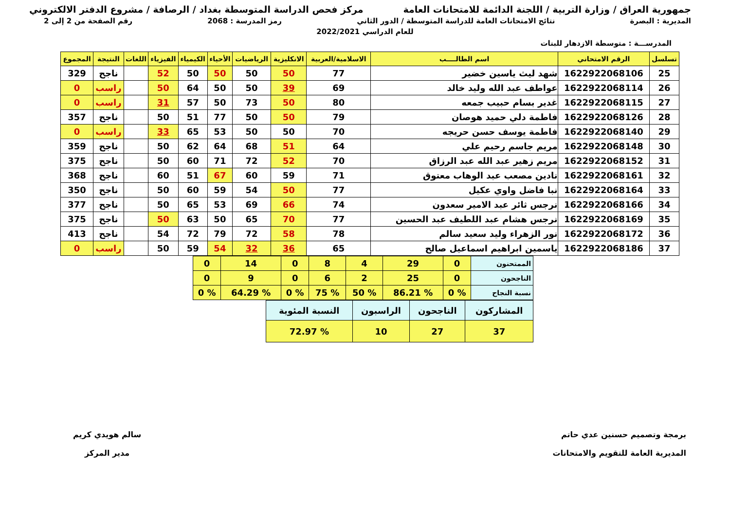جمهورية العراق / وزارة التربية / اللجنة الدائمة للامتحانات العامة مركز فحص الدراسة المتوسطة بغداد / الرصافة / مشروع الدفتر الالكتروني
المديرية : البصرة نتائج الامتحانات العامة للدراسة المتوسطة / الدور الثاني رمز المدرسة : 2068 رقم الصفحة من 2 إلى 2
للعام الدراسي 2022/2021
المدرســـة : متوسطة الازدهار للبنات
| تسلسل | الرقم الامتحاني | اسم الطالــــب | الاسلامية/العربية | الانكليزية | الرياضيات | الأحياء | الكيمياء | الفيزياء | اللغات | النتيجة | المجموع |
| --- | --- | --- | --- | --- | --- | --- | --- | --- | --- | --- | --- |
| 25 | 1622922068106 | شهد ليث ياسين خضير | 77 | 50 | 50 | 50 | 50 | 52 | | ناجح | 329 |
| 26 | 1622922068114 | عواطف عبد الله وليد خالد | 69 | 39 | 50 | 50 | 64 | 50 | | راسب | 0 |
| 27 | 1622922068115 | غدير بسام حبيب جمعه | 80 | 50 | 73 | 50 | 57 | 31 | | راسب | 0 |
| 28 | 1622922068126 | فاطمة دلي حميد هوصان | 79 | 50 | 50 | 77 | 51 | 50 | | ناجح | 357 |
| 29 | 1622922068140 | فاطمة يوسف حسن حريجه | 70 | 50 | 50 | 53 | 65 | 33 | | راسب | 0 |
| 30 | 1622922068148 | مريم جاسم رحيم علي | 64 | 51 | 68 | 64 | 62 | 50 | | ناجح | 359 |
| 31 | 1622922068152 | مريم زهير عبد الله عبد الرزاق | 70 | 52 | 72 | 71 | 60 | 50 | | ناجح | 375 |
| 32 | 1622922068161 | نادين مصعب عبد الوهاب معتوق | 71 | 59 | 60 | 67 | 51 | 60 | | ناجح | 368 |
| 33 | 1622922068164 | نبا فاضل واوي عكيل | 77 | 50 | 54 | 59 | 60 | 50 | | ناجح | 350 |
| 34 | 1622922068166 | نرجس ثائر عبد الامير سعدون | 74 | 66 | 69 | 53 | 65 | 50 | | ناجح | 377 |
| 35 | 1622922068169 | نرجس هشام عبد اللطيف عبد الحسين | 77 | 70 | 65 | 50 | 63 | 50 | | ناجح | 375 |
| 36 | 1622922068172 | نور الزهراء وليد سعيد سالم | 78 | 58 | 72 | 79 | 72 | 54 | | ناجح | 413 |
| 37 | 1622922068186 | ياسمين ابراهيم اسماعيل صالح | 65 | 36 | 32 | 54 | 59 | 50 | | راسب | 0 |
| الممتحنون | 0 | 29 | 4 | 8 | 0 | 14 | 0 |
| الناجحون | 0 | 25 | 2 | 6 | 0 | 9 | 0 |
| نسبة النجاح | % 0 | % 86.21 | % 50 | % 75 | % 0 | % 64.29 | % 0 |
| المشاركون | الناجحون | الراسبون | النسبة المئوية |
| 37 | 27 | 10 | % 72.97 |
برمجة وتصميم حسنين عدي حاتم
المديرية العامة للتقويم والامتحانات
سالم هويدي كريم
مدير المركز